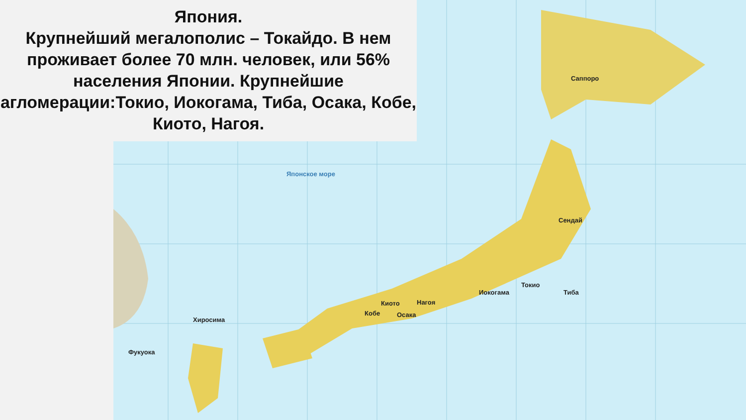Японское море
Саппоро
Токио
Иокогама Тиба
Нагоя Киото
Кобе Осака
Хиросима
Фукуока
Сендай
Япония.
Крупнейший мегалополис – Токайдо. В нем проживает более 70 млн. человек, или 56% населения Японии. Крупнейшие агломерации:Токио, Иокогама, Тиба, Осака, Кобе, Киото, Нагоя.